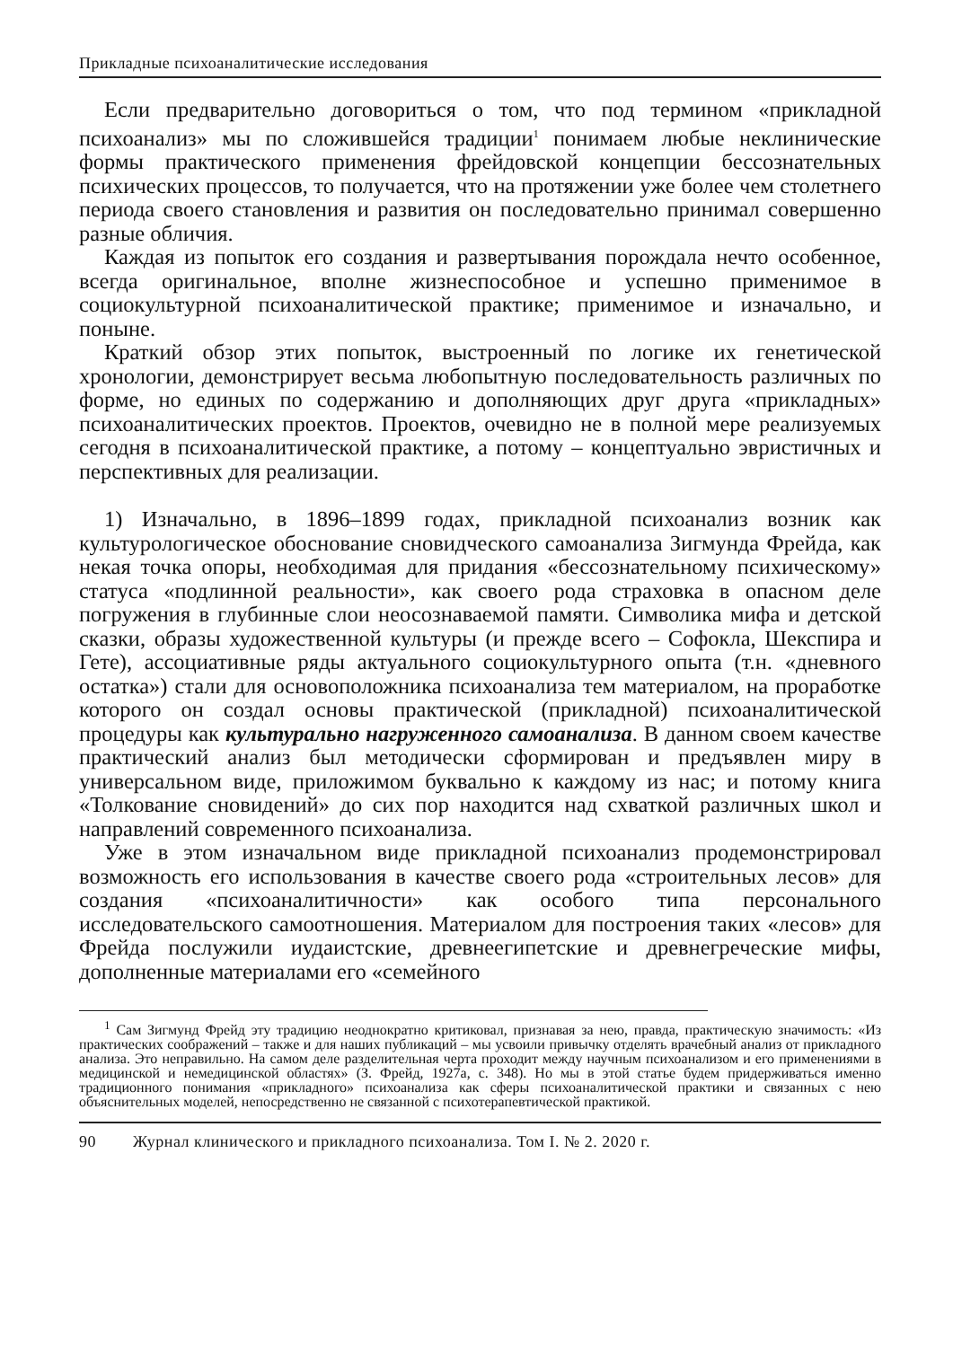Прикладные психоаналитические исследования
Если предварительно договориться о том, что под термином «прикладной психоанализ» мы по сложившейся традиции<sup>1</sup> понимаем любые неклинические формы практического применения фрейдовской концепции бессознательных психических процессов, то получается, что на протяжении уже более чем столетнего периода своего становления и развития он последовательно принимал совершенно разные обличия.
Каждая из попыток его создания и развертывания порождала нечто особенное, всегда оригинальное, вполне жизнеспособное и успешно применимое в социокультурной психоаналитической практике; применимое и изначально, и поныне.
Краткий обзор этих попыток, выстроенный по логике их генетической хронологии, демонстрирует весьма любопытную последовательность различных по форме, но единых по содержанию и дополняющих друг друга «прикладных» психоаналитических проектов. Проектов, очевидно не в полной мере реализуемых сегодня в психоаналитической практике, а потому – концептуально эвристичных и перспективных для реализации.
1) Изначально, в 1896–1899 годах, прикладной психоанализ возник как культурологическое обоснование сновидческого самоанализа Зигмунда Фрейда, как некая точка опоры, необходимая для придания «бессознательному психическому» статуса «подлинной реальности», как своего рода страховка в опасном деле погружения в глубинные слои неосознаваемой памяти. Символика мифа и детской сказки, образы художественной культуры (и прежде всего – Софокла, Шекспира и Гете), ассоциативные ряды актуального социокультурного опыта (т.н. «дневного остатка») стали для основоположника психоанализа тем материалом, на проработке которого он создал основы практической (прикладной) психоаналитической процедуры как культурально нагруженного самоанализа. В данном своем качестве практический анализ был методически сформирован и предъявлен миру в универсальном виде, приложимом буквально к каждому из нас; и потому книга «Толкование сновидений» до сих пор находится над схваткой различных школ и направлений современного психоанализа.
Уже в этом изначальном виде прикладной психоанализ продемонстрировал возможность его использования в качестве своего рода «строительных лесов» для создания «психоаналитичности» как особого типа персонального исследовательского самоотношения. Материалом для построения таких «лесов» для Фрейда послужили иудаистские, древнеегипетские и древнегреческие мифы, дополненные материалами его «семейного
<sup>1</sup> Сам Зигмунд Фрейд эту традицию неоднократно критиковал, признавая за нею, правда, практическую значимость: «Из практических соображений – также и для наших публикаций – мы усвоили привычку отделять врачебный анализ от прикладного анализа. Это неправильно. На самом деле разделительная черта проходит между научным психоанализом и его применениями в медицинской и немедицинской областях» (З. Фрейд, 1927а, с. 348). Но мы в этой статье будем придерживаться именно традиционного понимания «прикладного» психоанализа как сферы психоаналитической практики и связанных с нею объяснительных моделей, непосредственно не связанной с психотерапевтической практикой.
90 Журнал клинического и прикладного психоанализа. Том I. № 2. 2020 г.